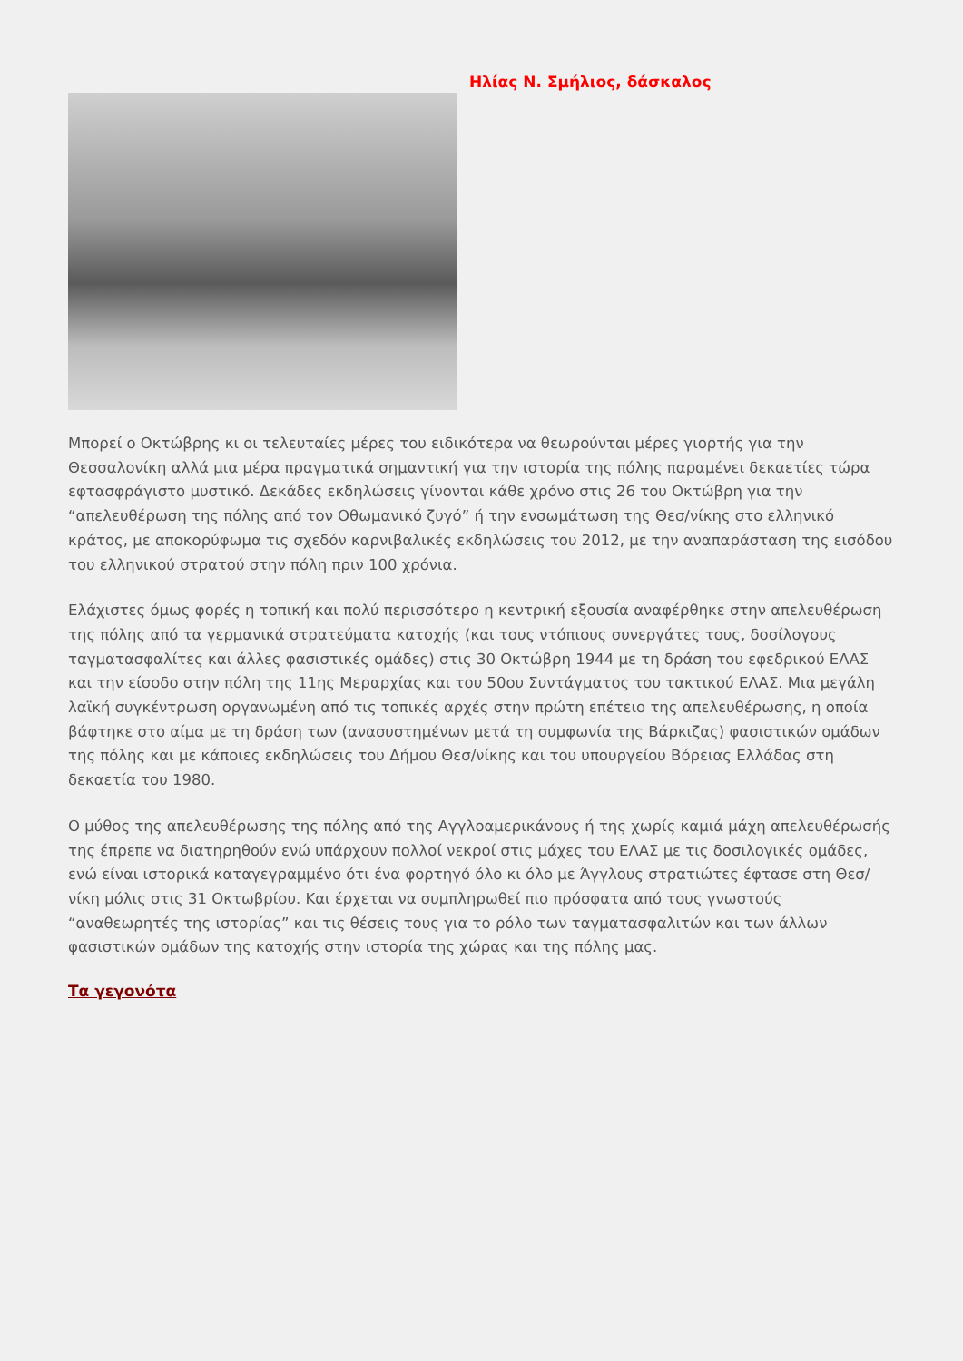Ηλίας Ν. Σμήλιος, δάσκαλος
Μπορεί ο Οκτώβρης κι οι τελευταίες μέρες του ειδικότερα να θεωρούνται μέρες γιορτής για την Θεσσαλονίκη αλλά μια μέρα πραγματικά σημαντική για την ιστορία της πόλης παραμένει δεκαετίες τώρα εφτασφράγιστο μυστικό. Δεκάδες εκδηλώσεις γίνονται κάθε χρόνο στις 26 του Οκτώβρη για την “απελευθέρωση της πόλης από τον Οθωμανικό ζυγό” ή την ενσωμάτωση της Θεσ/νίκης στο ελληνικό κράτος, με αποκορύφωμα τις σχεδόν καρνιβαλικές εκδηλώσεις του 2012, με την αναπαράσταση της εισόδου του ελληνικού στρατού στην πόλη πριν 100 χρόνια.
Ελάχιστες όμως φορές η τοπική και πολύ περισσότερο η κεντρική εξουσία αναφέρθηκε στην απελευθέρωση της πόλης από τα γερμανικά στρατεύματα κατοχής (και τους ντόπιους συνεργάτες τους, δοσίλογους ταγματασφαλίτες και άλλες φασιστικές ομάδες) στις 30 Οκτώβρη 1944 με τη δράση του εφεδρικού ΕΛΑΣ και την είσοδο στην πόλη της 11ης Μεραρχίας και του 50ου Συντάγματος του τακτικού ΕΛΑΣ. Μια μεγάλη λαϊκή συγκέντρωση οργανωμένη από τις τοπικές αρχές στην πρώτη επέτειο της απελευθέρωσης, η οποία βάφτηκε στο αίμα με τη δράση των (ανασυστημένων μετά τη συμφωνία της Βάρκιζας) φασιστικών ομάδων της πόλης και με κάποιες εκδηλώσεις του Δήμου Θεσ/νίκης και του υπουργείου Βόρειας Ελλάδας στη δεκαετία του 1980.
Ο μύθος της απελευθέρωσης της πόλης από της Αγγλοαμερικάνους ή της χωρίς καμιά μάχη απελευθέρωσής της έπρεπε να διατηρηθούν ενώ υπάρχουν πολλοί νεκροί στις μάχες του ΕΛΑΣ με τις δοσιλογικές ομάδες, ενώ είναι ιστορικά καταγεγραμμένο ότι ένα φορτηγό όλο κι όλο με Άγγλους στρατιώτες έφτασε στη Θεσ/νίκη μόλις στις 31 Οκτωβρίου. Και έρχεται να συμπληρωθεί πιο πρόσφατα από τους γνωστούς “αναθεωρητές της ιστορίας” και τις θέσεις τους για το ρόλο των ταγματασφαλιτών και των άλλων φασιστικών ομάδων της κατοχής στην ιστορία της χώρας και της πόλης μας.
Τα γεγονότα